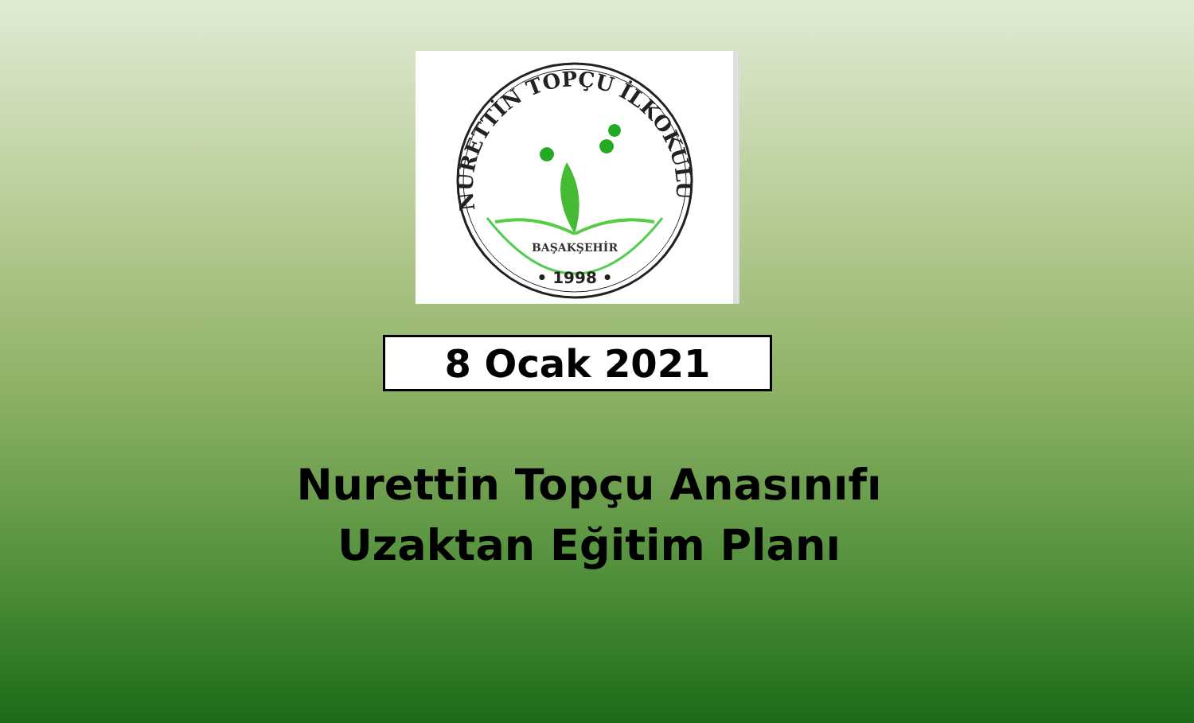NURETTİN TOPÇU İLKOKULU
BAŞAKŞEHİR
• 1998 •
8 Ocak 2021
Nurettin Topçu Anasınıfı
Uzaktan Eğitim Planı